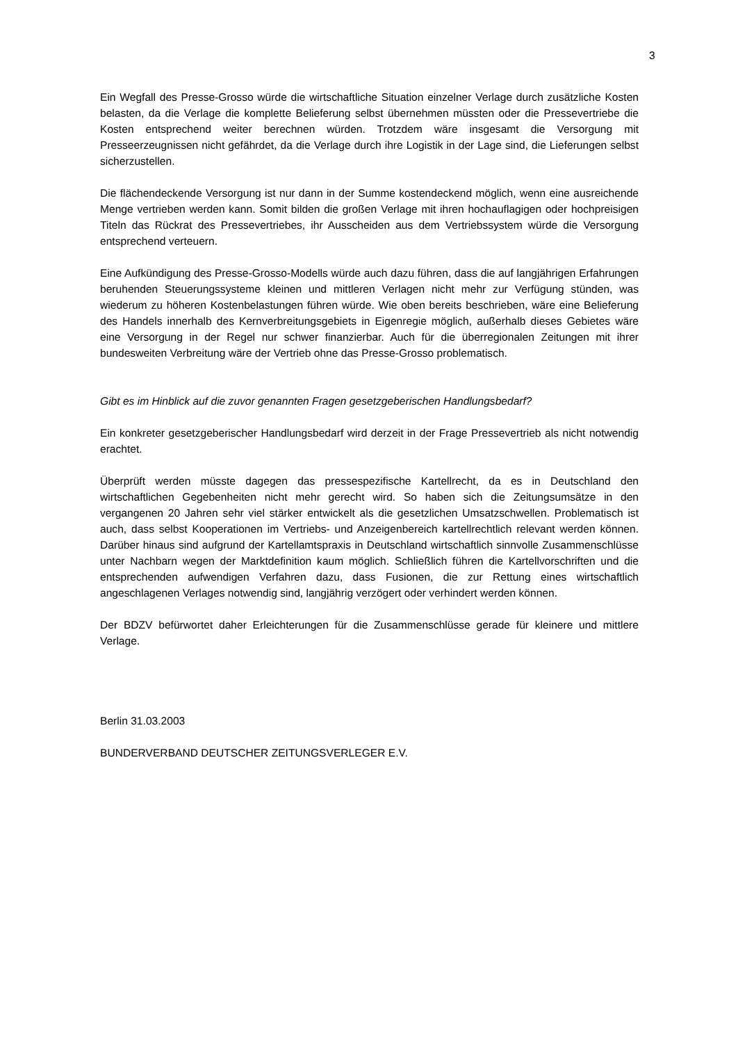3
Ein Wegfall des Presse-Grosso würde die wirtschaftliche Situation einzelner Verlage durch zusätzliche Kosten belasten, da die Verlage die komplette Belieferung selbst übernehmen müssten oder die Pressevertriebe die Kosten entsprechend weiter berechnen würden. Trotzdem wäre insgesamt die Versorgung mit Presseerzeugnissen nicht gefährdet, da die Verlage durch ihre Logistik in der Lage sind, die Lieferungen selbst sicherzustellen.
Die flächendeckende Versorgung ist nur dann in der Summe kostendeckend möglich, wenn eine ausreichende Menge vertrieben werden kann. Somit bilden die großen Verlage mit ihren hochauflagigen oder hochpreisigen Titeln das Rückrat des Pressevertriebes, ihr Ausscheiden aus dem Vertriebssystem würde die Versorgung entsprechend verteuern.
Eine Aufkündigung des Presse-Grosso-Modells würde auch dazu führen, dass die auf langjährigen Erfahrungen beruhenden Steuerungssysteme kleinen und mittleren Verlagen nicht mehr zur Verfügung stünden, was wiederum zu höheren Kostenbelastungen führen würde. Wie oben bereits beschrieben, wäre eine Belieferung des Handels innerhalb des Kernverbreitungsgebiets in Eigenregie möglich, außerhalb dieses Gebietes wäre eine Versorgung in der Regel nur schwer finanzierbar. Auch für die überregionalen Zeitungen mit ihrer bundesweiten Verbreitung wäre der Vertrieb ohne das Presse-Grosso problematisch.
Gibt es im Hinblick auf die zuvor genannten Fragen gesetzgeberischen Handlungsbedarf?
Ein konkreter gesetzgeberischer Handlungsbedarf wird derzeit in der Frage Pressevertrieb als nicht notwendig erachtet.
Überprüft werden müsste dagegen das pressespezifische Kartellrecht, da es in Deutschland den wirtschaftlichen Gegebenheiten nicht mehr gerecht wird. So haben sich die Zeitungsumsätze in den vergangenen 20 Jahren sehr viel stärker entwickelt als die gesetzlichen Umsatzschwellen. Problematisch ist auch, dass selbst Kooperationen im Vertriebs- und Anzeigenbereich kartellrechtlich relevant werden können. Darüber hinaus sind aufgrund der Kartellamtspraxis in Deutschland wirtschaftlich sinnvolle Zusammenschlüsse unter Nachbarn wegen der Marktdefinition kaum möglich. Schließlich führen die Kartellvorschriften und die entsprechenden aufwendigen Verfahren dazu, dass Fusionen, die zur Rettung eines wirtschaftlich angeschlagenen Verlages notwendig sind, langjährig verzögert oder verhindert werden können.
Der BDZV befürwortet daher Erleichterungen für die Zusammenschlüsse gerade für kleinere und mittlere Verlage.
Berlin 31.03.2003
BUNDERVERBAND DEUTSCHER ZEITUNGSVERLEGER E.V.